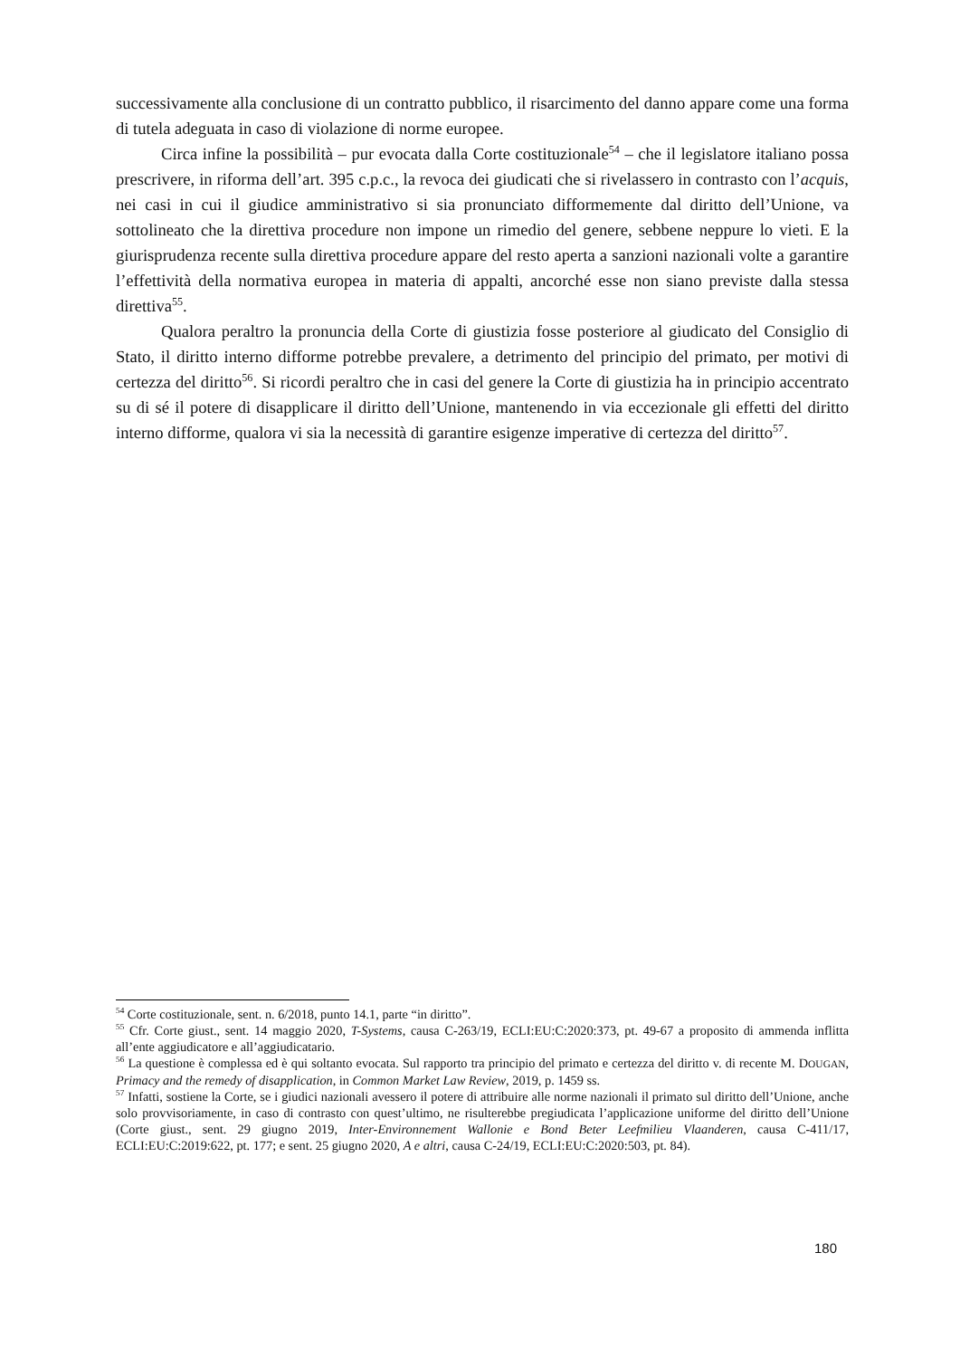successivamente alla conclusione di un contratto pubblico, il risarcimento del danno appare come una forma di tutela adeguata in caso di violazione di norme europee.
Circa infine la possibilità – pur evocata dalla Corte costituzionale<sup>54</sup> – che il legislatore italiano possa prescrivere, in riforma dell’art. 395 c.p.c., la revoca dei giudicati che si rivelassero in contrasto con l’acquis, nei casi in cui il giudice amministrativo si sia pronunciato difformemente dal diritto dell’Unione, va sottolineato che la direttiva procedure non impone un rimedio del genere, sebbene neppure lo vieti. E la giurisprudenza recente sulla direttiva procedure appare del resto aperta a sanzioni nazionali volte a garantire l’effettività della normativa europea in materia di appalti, ancorché esse non siano previste dalla stessa direttiva<sup>55</sup>.
Qualora peraltro la pronuncia della Corte di giustizia fosse posteriore al giudicato del Consiglio di Stato, il diritto interno difforme potrebbe prevalere, a detrimento del principio del primato, per motivi di certezza del diritto<sup>56</sup>. Si ricordi peraltro che in casi del genere la Corte di giustizia ha in principio accentrato su di sé il potere di disapplicare il diritto dell’Unione, mantenendo in via eccezionale gli effetti del diritto interno difforme, qualora vi sia la necessità di garantire esigenze imperative di certezza del diritto<sup>57</sup>.
<sup>54</sup> Corte costituzionale, sent. n. 6/2018, punto 14.1, parte “in diritto”.
<sup>55</sup> Cfr. Corte giust., sent. 14 maggio 2020, T-Systems, causa C-263/19, ECLI:EU:C:2020:373, pt. 49-67 a proposito di ammenda inflitta all’ente aggiudicatore e all’aggiudicatario.
<sup>56</sup> La questione è complessa ed è qui soltanto evocata. Sul rapporto tra principio del primato e certezza del diritto v. di recente M. DOUGAN, Primacy and the remedy of disapplication, in Common Market Law Review, 2019, p. 1459 ss.
<sup>57</sup> Infatti, sostiene la Corte, se i giudici nazionali avessero il potere di attribuire alle norme nazionali il primato sul diritto dell’Unione, anche solo provvisoriamente, in caso di contrasto con quest’ultimo, ne risulterebbe pregiudicata l’applicazione uniforme del diritto dell’Unione (Corte giust., sent. 29 giugno 2019, Inter-Environnement Wallonie e Bond Beter Leefmilieu Vlaanderen, causa C-411/17, ECLI:EU:C:2019:622, pt. 177; e sent. 25 giugno 2020, A e altri, causa C-24/19, ECLI:EU:C:2020:503, pt. 84).
180